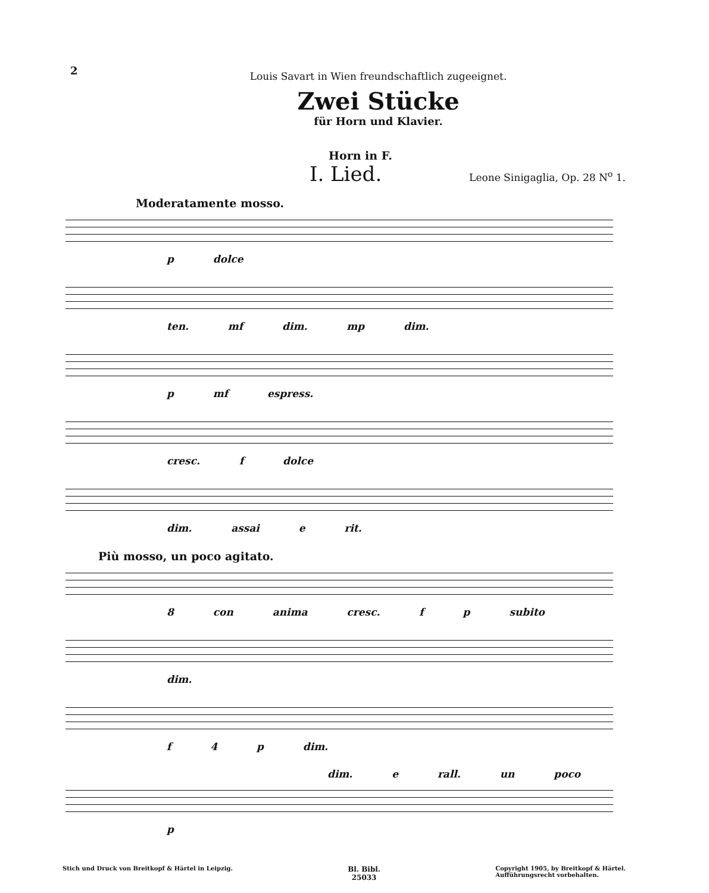2
Louis Savart in Wien freundschaftlich zugeeignet.
Zwei Stücke
für Horn und Klavier.
Horn in F.
I. Lied. Leone Sinigaglia, Op. 28 N<sup>o</sup> 1.
Moderatamente mosso.
p dolce
ten. mf dim. mp dim.
p mf espress.
cresc. f dolce
dim. assai e rit.
Più mosso, un poco agitato.
8 con anima cresc. f p subito
dim.
f 4 p dim.
dim. e rall. un poco
p
Stich und Druck von Breitkopf & Härtel in Leipzig. Bl. Bibl.
25033 Copyright 1905, by Breitkopf & Härtel.
Aufführungsrecht vorbehalten.